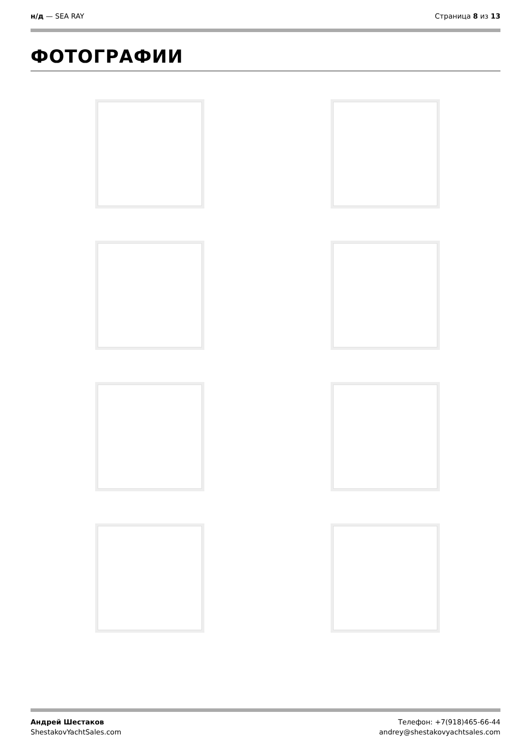н/д — SEA RAY Страница 8 из 13
ФОТОГРАФИИ
Андрей Шестаков
ShestakovYachtSales.com
Телефон: +7(918)465-66-44
andrey@shestakovyachtsales.com